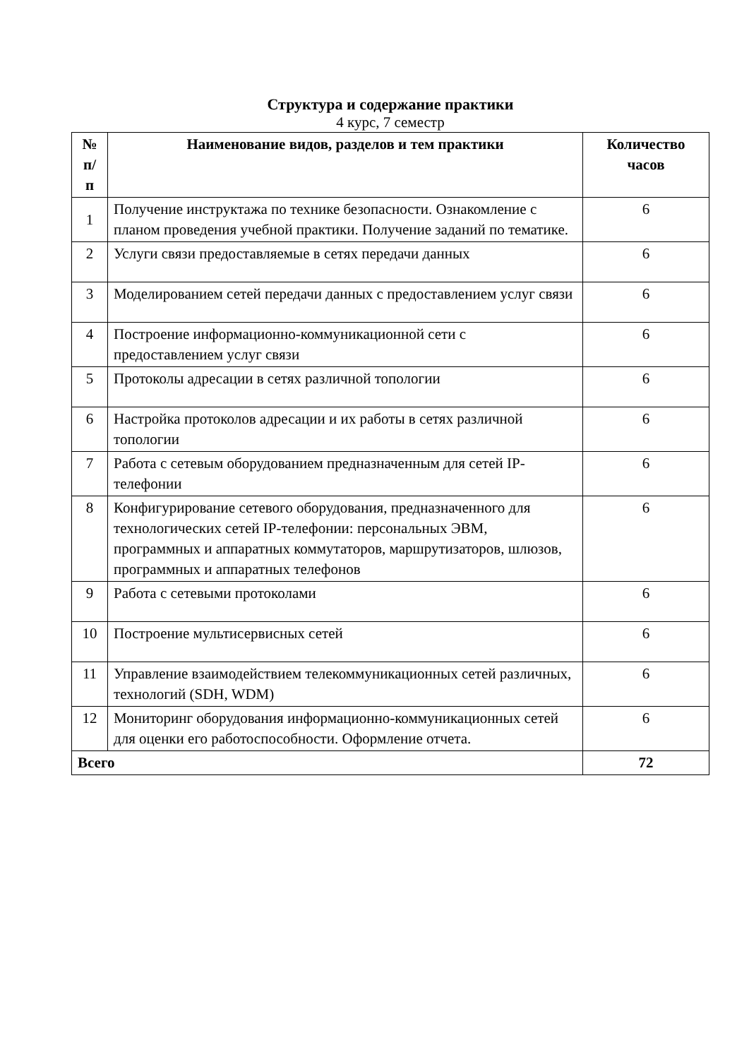Структура и содержание практики
4 курс, 7 семестр
| № п/ п | Наименование видов, разделов и тем практики | Количество часов |
| --- | --- | --- |
| 1 | Получение инструктажа по технике безопасности. Ознакомление с планом проведения учебной практики. Получение заданий по тематике. | 6 |
| 2 | Услуги связи предоставляемые в сетях передачи данных | 6 |
| 3 | Моделированием сетей передачи данных с предоставлением услуг связи | 6 |
| 4 | Построение информационно-коммуникационной сети с предоставлением услуг связи | 6 |
| 5 | Протоколы адресации в сетях различной топологии | 6 |
| 6 | Настройка протоколов адресации и их работы в сетях различной топологии | 6 |
| 7 | Работа с сетевым оборудованием предназначенным для сетей IP-телефонии | 6 |
| 8 | Конфигурирование сетевого оборудования, предназначенного для технологических сетей IP-телефонии: персональных ЭВМ, программных и аппаратных коммутаторов, маршрутизаторов, шлюзов, программных и аппаратных телефонов | 6 |
| 9 | Работа с сетевыми протоколами | 6 |
| 10 | Построение мультисервисных сетей | 6 |
| 11 | Управление взаимодействием телекоммуникационных сетей различных, технологий (SDH, WDM) | 6 |
| 12 | Мониторинг оборудования информационно-коммуникационных сетей для оценки его работоспособности. Оформление отчета. | 6 |
| Всего | | 72 |